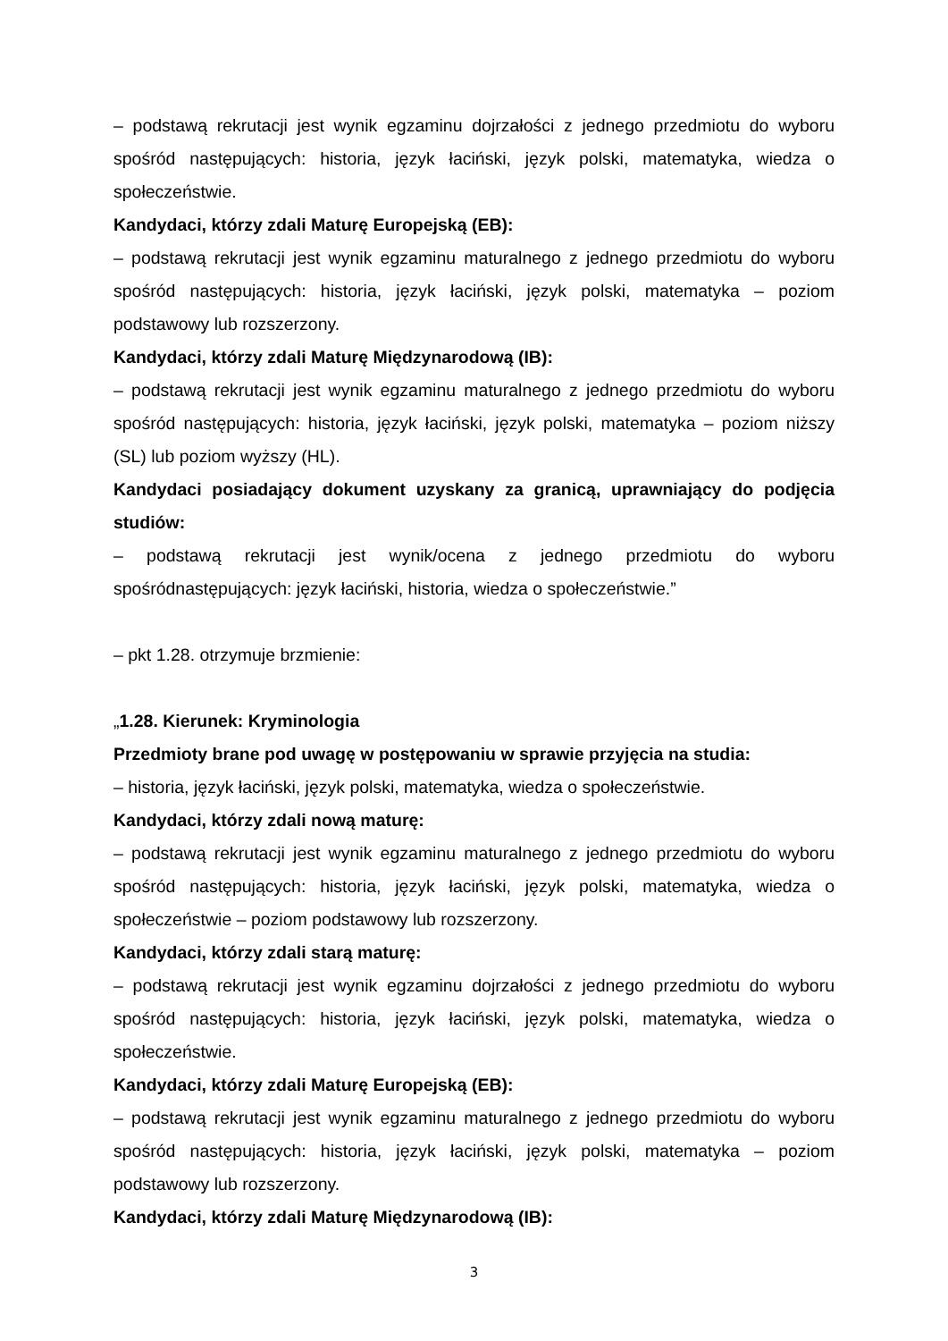– podstawą rekrutacji jest wynik egzaminu dojrzałości z jednego przedmiotu do wyboru spośród następujących: historia, język łaciński, język polski, matematyka, wiedza o społeczeństwie.
Kandydaci, którzy zdali Maturę Europejską (EB):
– podstawą rekrutacji jest wynik egzaminu maturalnego z jednego przedmiotu do wyboru spośród następujących: historia, język łaciński, język polski, matematyka – poziom podstawowy lub rozszerzony.
Kandydaci, którzy zdali Maturę Międzynarodową (IB):
– podstawą rekrutacji jest wynik egzaminu maturalnego z jednego przedmiotu do wyboru spośród następujących: historia, język łaciński, język polski, matematyka – poziom niższy (SL) lub poziom wyższy (HL).
Kandydaci posiadający dokument uzyskany za granicą, uprawniający do podjęcia studiów:
– podstawą rekrutacji jest wynik/ocena z jednego przedmiotu do wyboru spośródnastępujących: język łaciński, historia, wiedza o społeczeństwie.”
– pkt 1.28. otrzymuje brzmienie:
„1.28. Kierunek: Kryminologia
Przedmioty brane pod uwagę w postępowaniu w sprawie przyjęcia na studia:
– historia, język łaciński, język polski, matematyka, wiedza o społeczeństwie.
Kandydaci, którzy zdali nową maturę:
– podstawą rekrutacji jest wynik egzaminu maturalnego z jednego przedmiotu do wyboru spośród następujących: historia, język łaciński, język polski, matematyka, wiedza o społeczeństwie – poziom podstawowy lub rozszerzony.
Kandydaci, którzy zdali starą maturę:
– podstawą rekrutacji jest wynik egzaminu dojrzałości z jednego przedmiotu do wyboru spośród następujących: historia, język łaciński, język polski, matematyka, wiedza o społeczeństwie.
Kandydaci, którzy zdali Maturę Europejską (EB):
– podstawą rekrutacji jest wynik egzaminu maturalnego z jednego przedmiotu do wyboru spośród następujących: historia, język łaciński, język polski, matematyka – poziom podstawowy lub rozszerzony.
Kandydaci, którzy zdali Maturę Międzynarodową (IB):
3